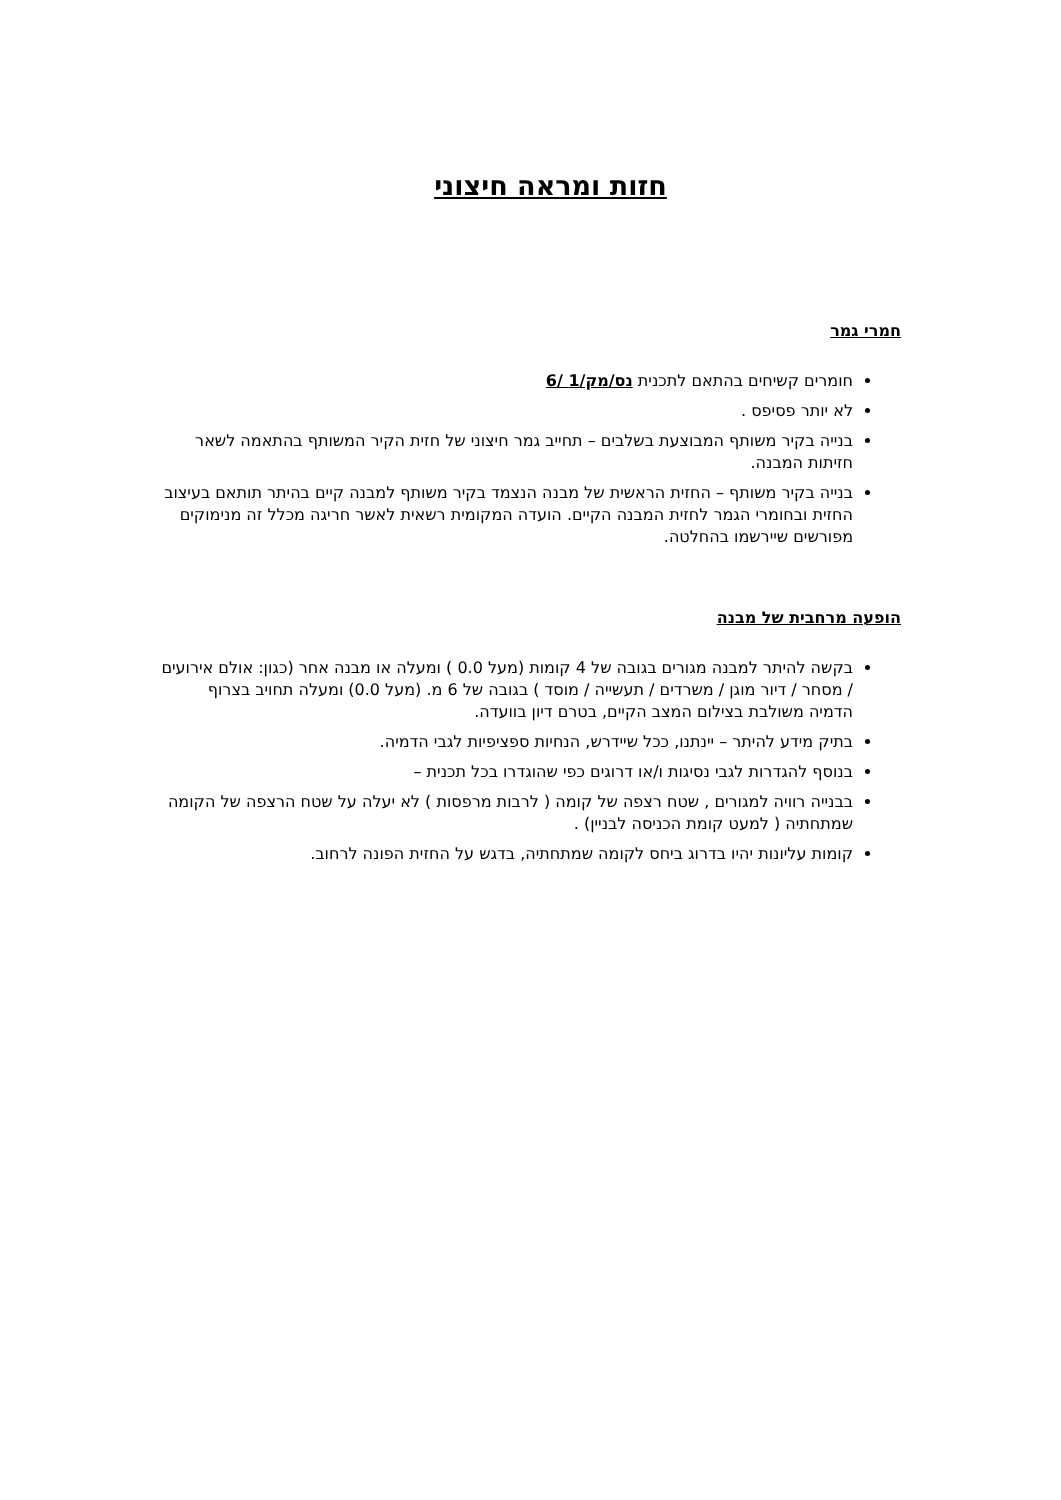חזות ומראה חיצוני
חמרי גמר
חומרים קשיחים בהתאם לתכנית נס/מק/1 /6
לא יותר פסיפס .
בנייה בקיר משותף המבוצעת בשלבים – תחייב גמר חיצוני של חזית הקיר המשותף בהתאמה לשאר חזיתות המבנה.
בנייה בקיר משותף – החזית הראשית של מבנה הנצמד בקיר משותף למבנה קיים בהיתר תותאם בעיצוב החזית ובחומרי הגמר לחזית המבנה הקיים. הועדה המקומית רשאית לאשר חריגה מכלל זה מנימוקים מפורשים שיירשמו בהחלטה.
הופעה מרחבית של מבנה
בקשה להיתר למבנה מגורים בגובה של 4 קומות (מעל 0.0 ) ומעלה או מבנה אחר (כגון: אולם אירועים / מסחר / דיור מוגן / משרדים / תעשייה / מוסד ) בגובה של 6 מ. (מעל 0.0) ומעלה תחויב בצרוף הדמיה משולבת בצילום המצב הקיים, בטרם דיון בוועדה.
בתיק מידע להיתר – יינתנו, ככל שיידרש, הנחיות ספציפיות לגבי הדמיה.
בנוסף להגדרות לגבי נסיגות ו/או דרוגים כפי שהוגדרו בכל תכנית –
בבנייה רוויה למגורים , שטח רצפה של קומה ( לרבות מרפסות ) לא יעלה על שטח הרצפה של הקומה שמתחתיה ( למעט קומת הכניסה לבניין) .
קומות עליונות יהיו בדרוג ביחס לקומה שמתחתיה, בדגש על החזית הפונה לרחוב.